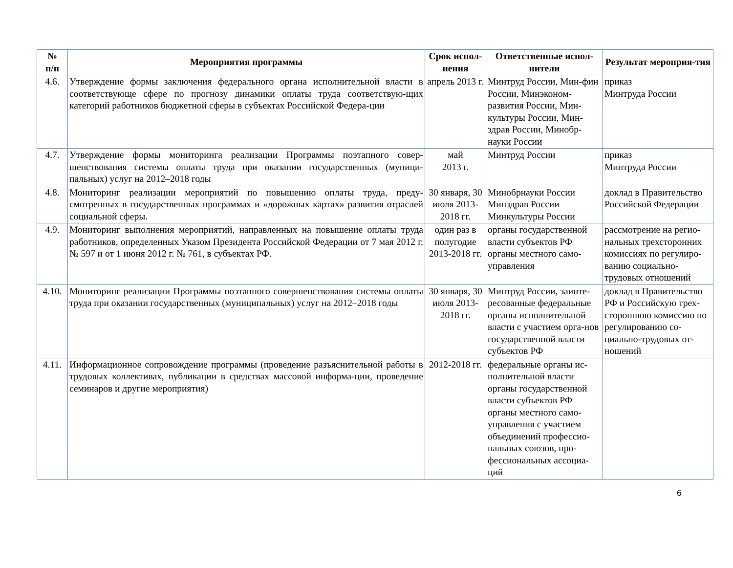| № п/п | Мероприятия программы | Срок испол-нения | Ответственные испол-нители | Результат мероприя-тия |
| --- | --- | --- | --- | --- |
| 4.6. | Утверждение формы заключения федерального органа исполнительной власти в соответствующе сфере по прогнозу динамики оплаты труда соответствую-щих категорий работников бюджетной сферы в субъектах Российской Федера-ции | апрель 2013 г. | Минтруд России, Мин-фин России, Минэконом-развития России, Мин-культуры России, Мин-здрав России, Минобр-науки России | приказ Минтруда России |
| 4.7. | Утверждение формы мониторинга реализации Программы поэтапного совер-шенствования системы оплаты труда при оказании государственных (муници-пальных) услуг на 2012–2018 годы | май 2013 г. | Минтруд России | приказ Минтруда России |
| 4.8. | Мониторинг реализации мероприятий по повышению оплаты труда, преду-смотренных в государственных программах и «дорожных картах» развития отраслей социальной сферы. | 30 января, 30 июля 2013-2018 гг. | Минобрнауки России Минздрав России Минкультуры России | доклад в Правительство Российской Федерации |
| 4.9. | Мониторинг выполнения мероприятий, направленных на повышение оплаты труда работников, определенных Указом Президента Российской Федерации от 7 мая 2012 г. № 597 и от 1 июня 2012 г. № 761, в субъектах РФ. | один раз в полугодие 2013-2018 гг. | органы государственной власти субъектов РФ органы местного само-управления | рассмотрение на регио-нальных трехсторонних комиссиях по регулиро-ванию социально-трудовых отношений |
| 4.10. | Мониторинг реализации Программы поэтапного совершенствования системы оплаты труда при оказании государственных (муниципальных) услуг на 2012–2018 годы | 30 января, 30 июля 2013-2018 гг. | Минтруд России, заинте-ресованные федеральные органы исполнительной власти с участием орга-нов государственной власти субъектов РФ | доклад в Правительство РФ и Российскую трех-стороннюю комиссию по регулированию со-циально-трудовых от-ношений |
| 4.11. | Информационное сопровождение программы (проведение разъяснительной работы в трудовых коллективах, публикации в средствах массовой информа-ции, проведение семинаров и другие мероприятия) | 2012-2018 гг. | федеральные органы ис-полнительной власти органы государственной власти субъектов РФ органы местного само-управления с участием объединений профессио-нальных союзов, про-фессиональных ассоциа-ций | |
6